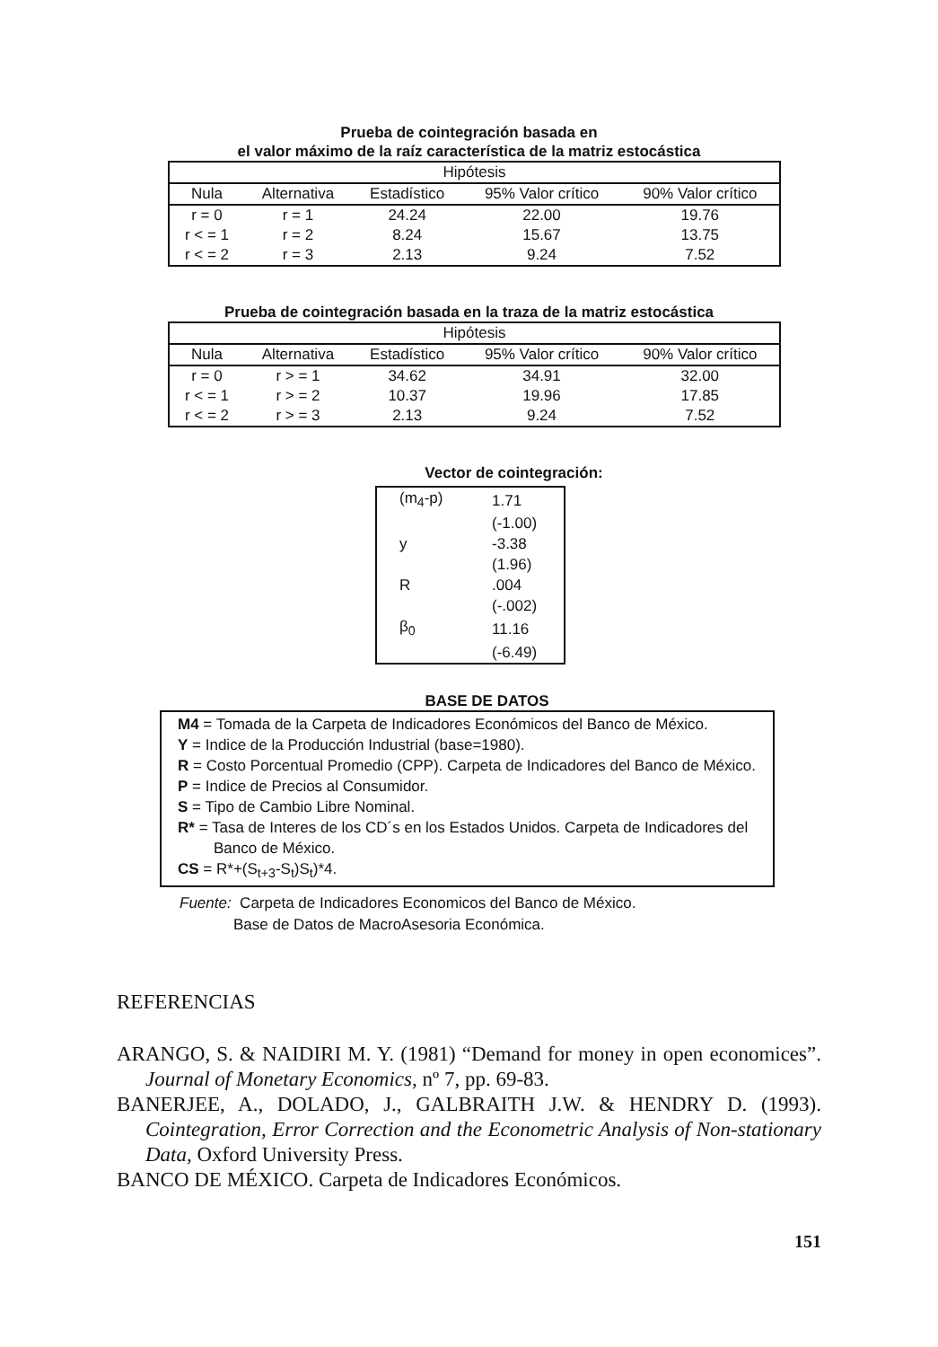Prueba de cointegración basada en
el valor máximo de la raíz característica de la matriz estocástica
| Hipótesis | | | | |
| --- | --- | --- | --- | --- |
| Nula | Alternativa | Estadístico | 95% Valor crítico | 90% Valor crítico |
| r = 0 | r = 1 | 24.24 | 22.00 | 19.76 |
| r < = 1 | r = 2 | 8.24 | 15.67 | 13.75 |
| r < = 2 | r = 3 | 2.13 | 9.24 | 7.52 |
Prueba de cointegración basada en la traza de la matriz estocástica
| Hipótesis | | | | |
| --- | --- | --- | --- | --- |
| Nula | Alternativa | Estadístico | 95% Valor crítico | 90% Valor crítico |
| r = 0 | r > = 1 | 34.62 | 34.91 | 32.00 |
| r < = 1 | r > = 2 | 10.37 | 19.96 | 17.85 |
| r < = 2 | r > = 3 | 2.13 | 9.24 | 7.52 |
Vector de cointegración:
| (m<sub>4</sub>-p) | 1.71 |
| | (-1.00) |
| y | -3.38 |
| | (1.96) |
| R | .004 |
| | (-.002) |
| β<sub>0</sub> | 11.16 |
| | (-6.49) |
BASE DE DATOS
M4 = Tomada de la Carpeta de Indicadores Económicos del Banco de México.
Y = Indice de la Producción Industrial (base=1980).
R = Costo Porcentual Promedio (CPP). Carpeta de Indicadores del Banco de México.
P = Indice de Precios al Consumidor.
S = Tipo de Cambio Libre Nominal.
R* = Tasa de Interes de los CD´s en los Estados Unidos. Carpeta de Indicadores del Banco de México.
CS = R*+(S<sub>t+3</sub>-S<sub>t</sub>)S<sub>t</sub>)*4.
Fuente: Carpeta de Indicadores Economicos del Banco de México.
Base de Datos de MacroAsesoria Económica.
REFERENCIAS
ARANGO, S. & NAIDIRI M. Y. (1981) “Demand for money in open economices”. Journal of Monetary Economics, nº 7, pp. 69-83.
BANERJEE, A., DOLADO, J., GALBRAITH J.W. & HENDRY D. (1993). Cointegration, Error Correction and the Econometric Analysis of Non-stationary Data, Oxford University Press.
BANCO DE MÉXICO. Carpeta de Indicadores Económicos.
151